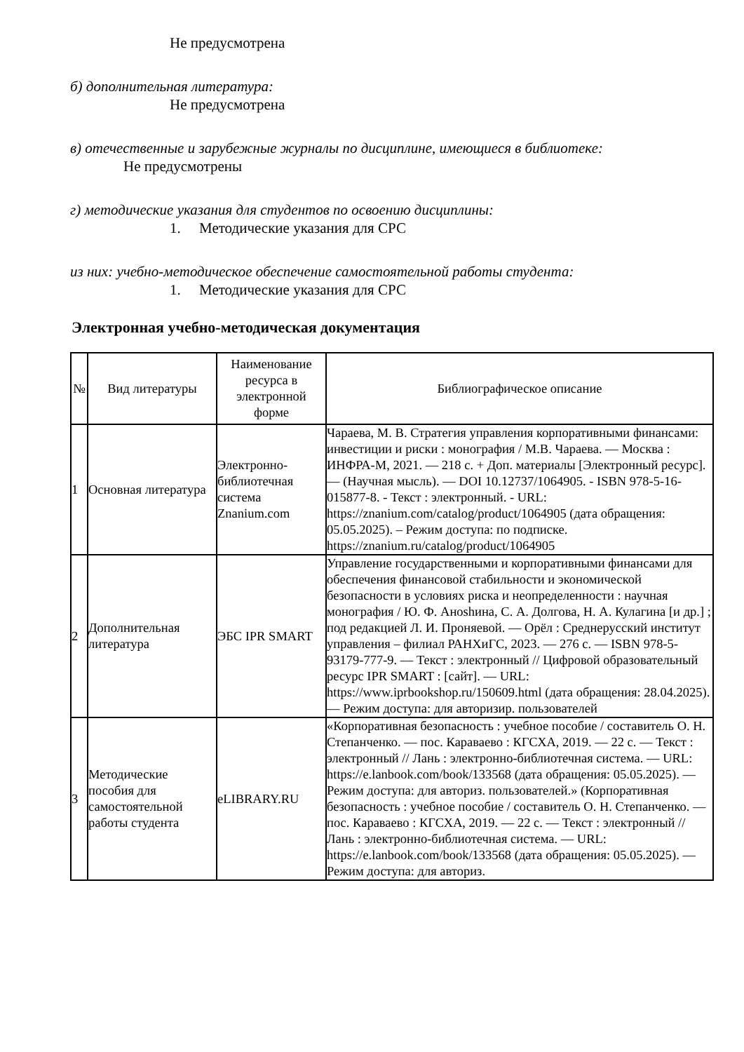Не предусмотрена
б) дополнительная литература:
Не предусмотрена
в) отечественные и зарубежные журналы по дисциплине, имеющиеся в библиотеке:
Не предусмотрены
г) методические указания для студентов по освоению дисциплины:
1. Методические указания для СРС
из них: учебно-методическое обеспечение самостоятельной работы студента:
1. Методические указания для СРС
Электронная учебно-методическая документация
| № | Вид литературы | Наименование ресурса в электронной форме | Библиографическое описание |
| --- | --- | --- | --- |
| 1 | Основная литература | Электронно-библиотечная система Znanium.com | Чараева, М. В. Стратегия управления корпоративными финансами: инвестиции и риски : монография / М.В. Чараева. — Москва : ИНФРА-М, 2021. — 218 с. + Доп. материалы [Электронный ресурс]. — (Научная мысль). — DOI 10.12737/1064905. - ISBN 978-5-16-015877-8. - Текст : электронный. - URL: https://znanium.com/catalog/product/1064905 (дата обращения: 05.05.2025). – Режим доступа: по подписке. https://znanium.ru/catalog/product/1064905 |
| 2 | Дополнительная литература | ЭБС IPR SMART | Управление государственными и корпоративными финансами для обеспечения финансовой стабильности и экономической безопасности в условиях риска и неопределенности : научная монография / Ю. Ф. Аноshина, С. А. Долгова, Н. А. Кулагина [и др.] ; под редакцией Л. И. Проняевой. — Орёл : Среднерусский институт управления – филиал РАНХиГС, 2023. — 276 с. — ISBN 978-5-93179-777-9. — Текст : электронный // Цифровой образовательный ресурс IPR SMART : [сайт]. — URL: https://www.iprbookshop.ru/150609.html (дата обращения: 28.04.2025). — Режим доступа: для авторизир. пользователей |
| 3 | Методические пособия для самостоятельной работы студента | eLIBRARY.RU | «Корпоративная безопасность : учебное пособие / составитель О. Н. Степанченко. — пос. Караваево : КГСХА, 2019. — 22 с. — Текст : электронный // Лань : электронно-библиотечная система. — URL: https://e.lanbook.com/book/133568 (дата обращения: 05.05.2025). — Режим доступа: для авториз. пользователей.» (Корпоративная безопасность : учебное пособие / составитель О. Н. Степанченко. — пос. Караваево : КГСХА, 2019. — 22 с. — Текст : электронный // Лань : электронно-библиотечная система. — URL: https://e.lanbook.com/book/133568 (дата обращения: 05.05.2025). — Режим доступа: для авториз. |